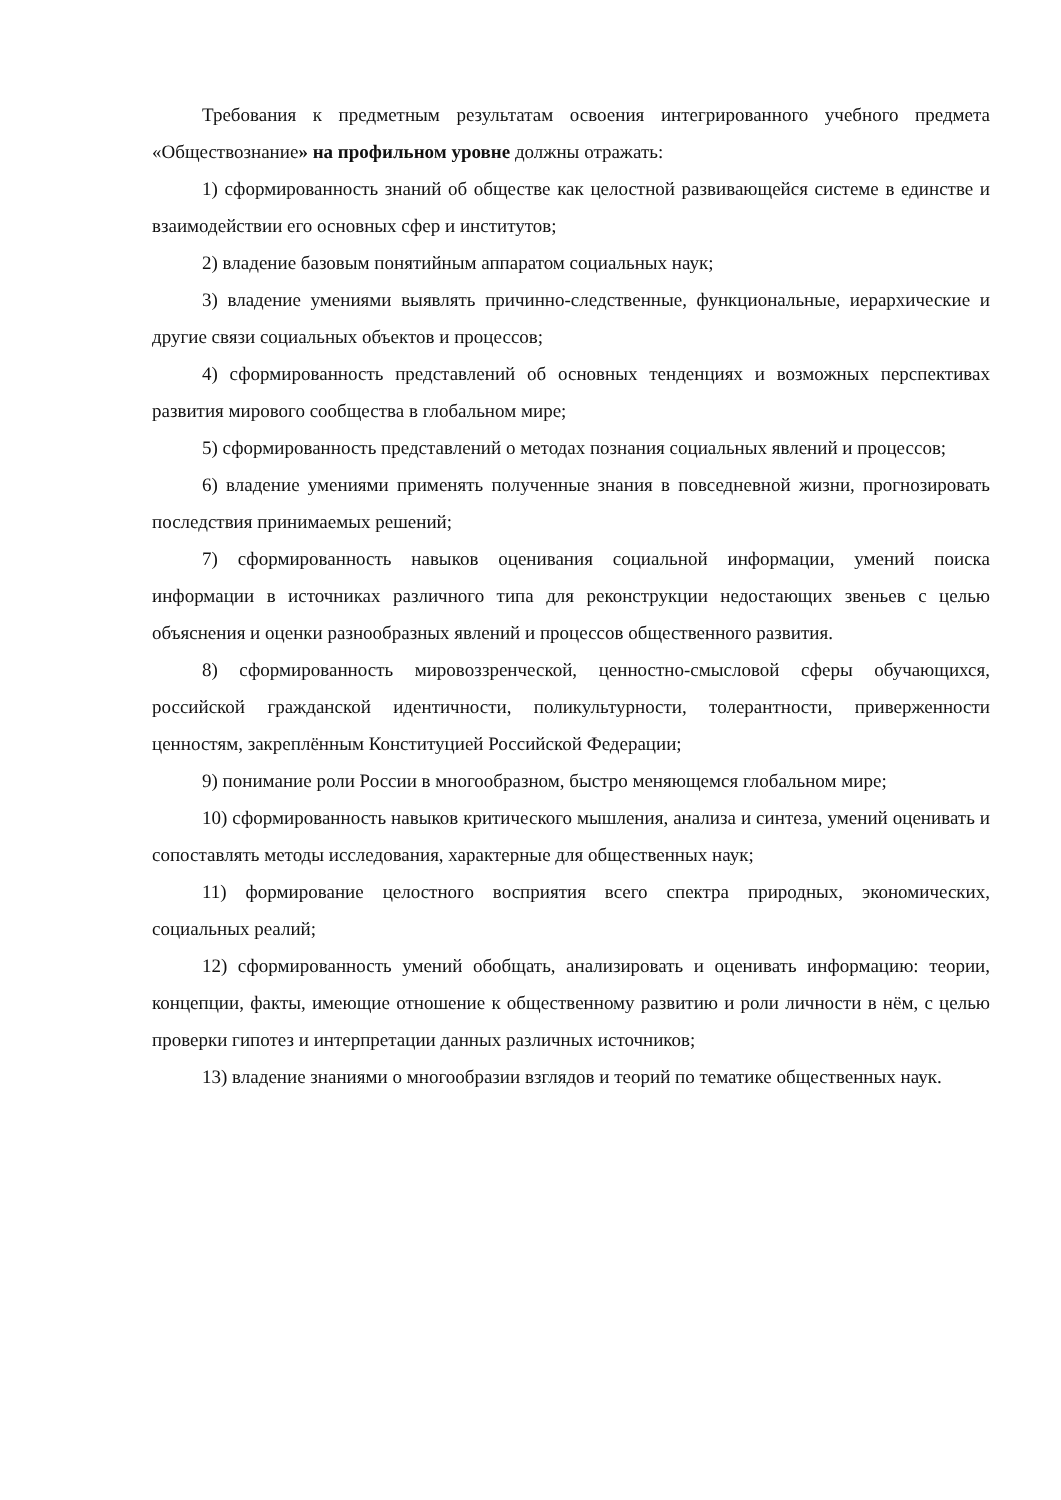Требования к предметным результатам освоения интегрированного учебного предмета «Обществознание» на профильном уровне должны отражать:
1) сформированность знаний об обществе как целостной развивающейся системе в единстве и взаимодействии его основных сфер и институтов;
2) владение базовым понятийным аппаратом социальных наук;
3) владение умениями выявлять причинно-следственные, функциональные, иерархические и другие связи социальных объектов и процессов;
4) сформированность представлений об основных тенденциях и возможных перспективах развития мирового сообщества в глобальном мире;
5) сформированность представлений о методах познания социальных явлений и процессов;
6) владение умениями применять полученные знания в повседневной жизни, прогнозировать последствия принимаемых решений;
7) сформированность навыков оценивания социальной информации, умений поиска информации в источниках различного типа для реконструкции недостающих звеньев с целью объяснения и оценки разнообразных явлений и процессов общественного развития.
8) сформированность мировоззренческой, ценностно-смысловой сферы обучающихся, российской гражданской идентичности, поликультурности, толерантности, приверженности ценностям, закреплённым Конституцией Российской Федерации;
9) понимание роли России в многообразном, быстро меняющемся глобальном мире;
10) сформированность навыков критического мышления, анализа и синтеза, умений оценивать и сопоставлять методы исследования, характерные для общественных наук;
11) формирование целостного восприятия всего спектра природных, экономических, социальных реалий;
12) сформированность умений обобщать, анализировать и оценивать информацию: теории, концепции, факты, имеющие отношение к общественному развитию и роли личности в нём, с целью проверки гипотез и интерпретации данных различных источников;
13) владение знаниями о многообразии взглядов и теорий по тематике общественных наук.